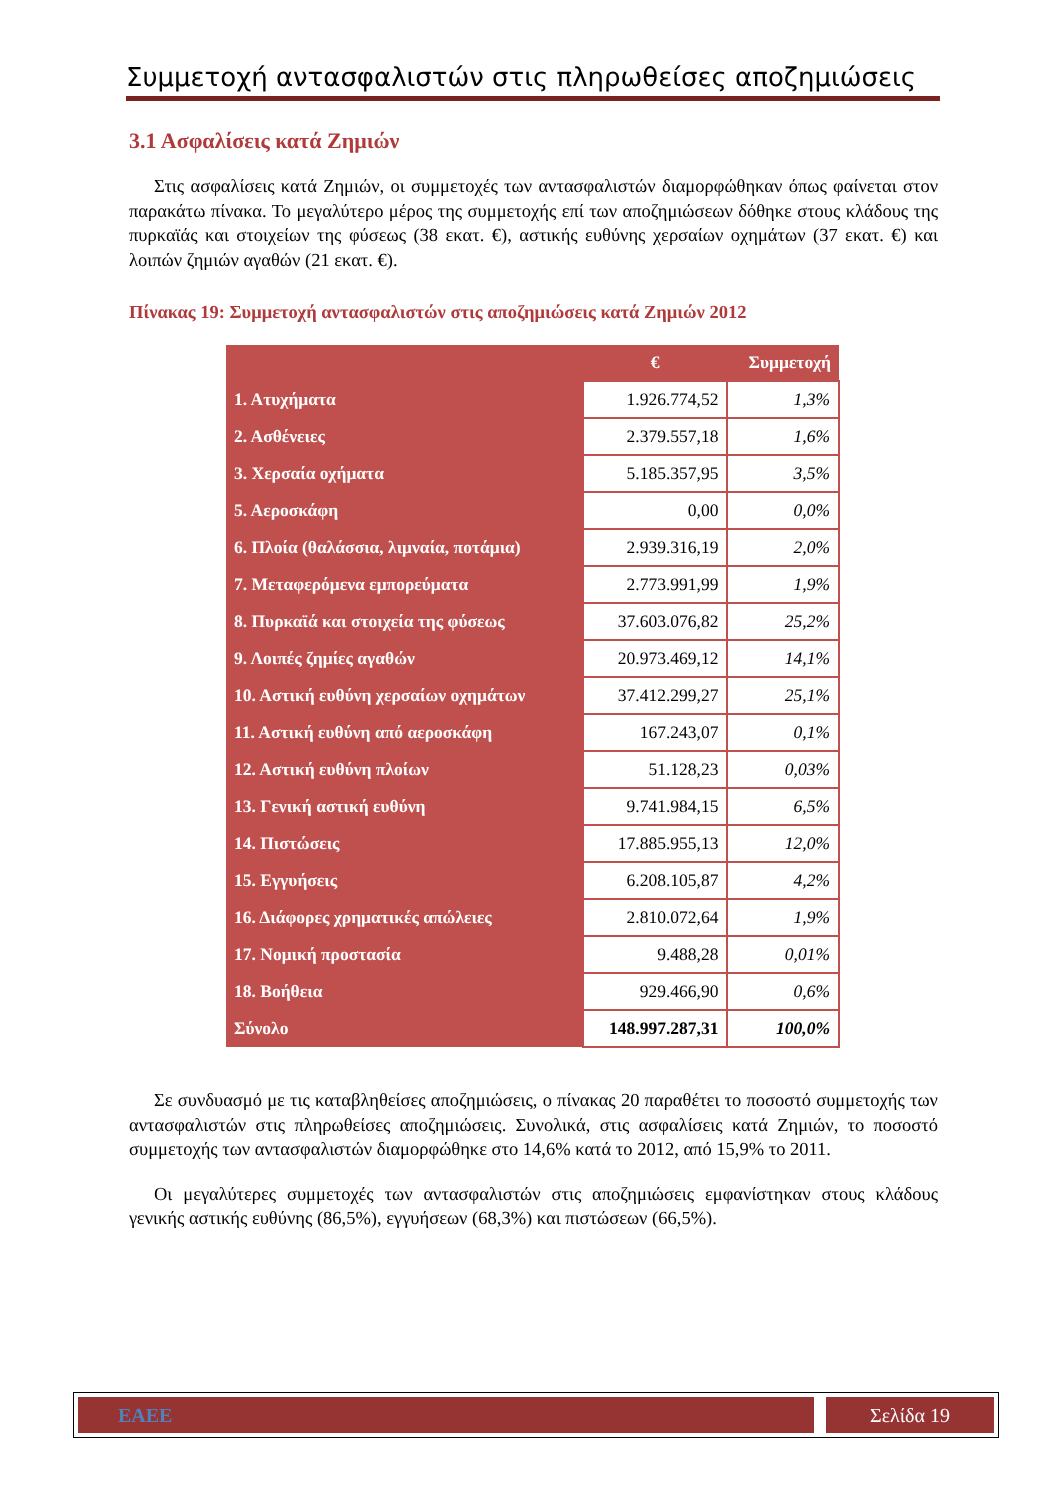Συμμετοχή αντασφαλιστών στις πληρωθείσες αποζημιώσεις
3.1 Ασφαλίσεις κατά Ζημιών
Στις ασφαλίσεις κατά Ζημιών, οι συμμετοχές των αντασφαλιστών διαμορφώθηκαν όπως φαίνεται στον παρακάτω πίνακα. Το μεγαλύτερο μέρος της συμμετοχής επί των αποζημιώσεων δόθηκε στους κλάδους της πυρκαϊάς και στοιχείων της φύσεως (38 εκατ. €), αστικής ευθύνης χερσαίων οχημάτων (37 εκατ. €) και λοιπών ζημιών αγαθών (21 εκατ. €).
Πίνακας 19: Συμμετοχή αντασφαλιστών στις αποζημιώσεις κατά Ζημιών 2012
| | € | Συμμετοχή |
| --- | --- | --- |
| 1. Ατυχήματα | 1.926.774,52 | 1,3% |
| 2. Ασθένειες | 2.379.557,18 | 1,6% |
| 3. Χερσαία οχήματα | 5.185.357,95 | 3,5% |
| 5. Αεροσκάφη | 0,00 | 0,0% |
| 6. Πλοία (θαλάσσια, λιμναία, ποτάμια) | 2.939.316,19 | 2,0% |
| 7. Μεταφερόμενα εμπορεύματα | 2.773.991,99 | 1,9% |
| 8. Πυρκαϊά και στοιχεία της φύσεως | 37.603.076,82 | 25,2% |
| 9. Λοιπές ζημίες αγαθών | 20.973.469,12 | 14,1% |
| 10. Αστική ευθύνη χερσαίων οχημάτων | 37.412.299,27 | 25,1% |
| 11. Αστική ευθύνη από αεροσκάφη | 167.243,07 | 0,1% |
| 12. Αστική ευθύνη πλοίων | 51.128,23 | 0,03% |
| 13. Γενική αστική ευθύνη | 9.741.984,15 | 6,5% |
| 14. Πιστώσεις | 17.885.955,13 | 12,0% |
| 15. Εγγυήσεις | 6.208.105,87 | 4,2% |
| 16. Διάφορες χρηματικές απώλειες | 2.810.072,64 | 1,9% |
| 17. Νομική προστασία | 9.488,28 | 0,01% |
| 18. Βοήθεια | 929.466,90 | 0,6% |
| Σύνολο | 148.997.287,31 | 100,0% |
Σε συνδυασμό με τις καταβληθείσες αποζημιώσεις, ο πίνακας 20 παραθέτει το ποσοστό συμμετοχής των αντασφαλιστών στις πληρωθείσες αποζημιώσεις. Συνολικά, στις ασφαλίσεις κατά Ζημιών, το ποσοστό συμμετοχής των αντασφαλιστών διαμορφώθηκε στο 14,6% κατά το 2012, από 15,9% το 2011.
Οι μεγαλύτερες συμμετοχές των αντασφαλιστών στις αποζημιώσεις εμφανίστηκαν στους κλάδους γενικής αστικής ευθύνης (86,5%), εγγυήσεων (68,3%) και πιστώσεων (66,5%).
ΕΑΕΕ Σελίδα 19